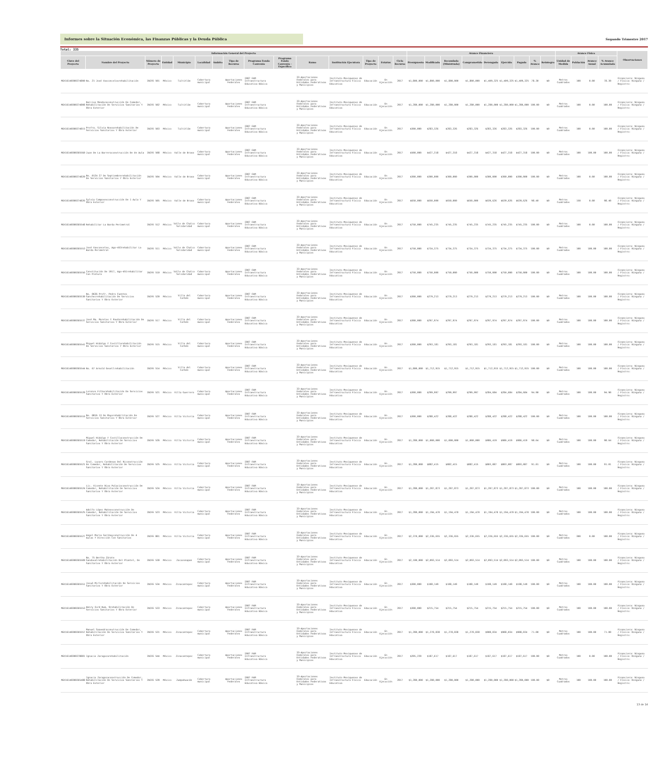Informes sobre la Situación Económica, las Finanzas Públicas y la Deuda Pública
Segundo Trimestre 2017
Total: 335
| Información General del Proyecto | | | | | | | | | | | | | | | Avance Financiero | | | | | | | | | Avance Físico | | | | Observaciones |
| --- | --- | --- | --- | --- | --- | --- | --- | --- | --- | --- | --- | --- | --- | --- | --- | --- | --- | --- | --- | --- | --- | --- | --- | --- | --- | --- | --- | --- |
| Clave del Proyecto | Nombre del Proyecto | Número de Proyecto | Entidad | Municipio | Localidad | Ámbito | Tipo de Recurso | Programa Fondo Convenio | Programa Fondo Convenio - Específico | Ramo | Institución Ejecutora | Tipo de Proyecto | Estatus | Ciclo Recurso | Presupuesto | Modificado | Recaudado (Ministrado) | Comprometido | Devengado | Ejercido | Pagado | % Avance | Reintegro | Unidad de Medida | Población | Avance Anual | % Avance Acumulado | |
| MEX16140300374800 | No. 21 José Vasconcelosrehabilitación | INIFE 501 | México | Tultitlán | Cobertura municipal | | Aportaciones Federales | I007 FAM Infraestructura Educativa Básica | | 33-Aportaciones Federales para Entidades Federativas y Municipios | Instituto Mexiquense de Infraestructura Física Educativa | Educación | En Ejecución | 2017 | $1,800,000 | $1,800,000 | $1,800,000 | $1,800,000 | $1,409,325 | $1,409,325 | $1,409,325 | 78.30 | $0 | Metros Cuadrados | 100 | 0.00 | 78.30 | Financiera: Ninguna / Física: Ninguna / Registro: |
| MEX16140300374808 | Narciso Mendozaconstrucción De Comedor, Rehabilitación De Servicios Sanitarios Y Obra Exterior | INIFE 502 | México | Tultitlán | Cobertura municipal | | Aportaciones Federales | I007 FAM Infraestructura Educativa Básica | | 33-Aportaciones Federales para Entidades Federativas y Municipios | Instituto Mexiquense de Infraestructura Física Educativa | Educación | En Ejecución | 2017 | $1,280,000 | $1,280,000 | $1,280,000 | $1,280,000 | $1,280,000 | $1,280,000 | $1,280,000 | 100.00 | $0 | Metros Cuadrados | 100 | 0.00 | 100.00 | Financiera: Ninguna / Física: Ninguna / Registro: |
| MEX16140300374815 | Profra. Silvia Novoarehabilitación De Servicios Sanitarios Y Obra Exterior | INIFE 503 | México | Tultitlán | Cobertura municipal | | Aportaciones Federales | I007 FAM Infraestructura Educativa Básica | | 33-Aportaciones Federales para Entidades Federativas y Municipios | Instituto Mexiquense de Infraestructura Física Educativa | Educación | En Ejecución | 2017 | $300,000 | $283,326 | $283,326 | $283,326 | $283,326 | $283,326 | $283,326 | 100.00 | $0 | Metros Cuadrados | 100 | 0.00 | 100.00 | Financiera: Ninguna / Física: Ninguna / Registro: |
| MEX16140300365560 | Juan De La Barreraconstrucción De Un Aula | INIFE 508 | México | Valle de Bravo | Cobertura municipal | | Aportaciones Federales | I007 FAM Infraestructura Educativa Básica | | 33-Aportaciones Federales para Entidades Federativas y Municipios | Instituto Mexiquense de Infraestructura Física Educativa | Educación | En Ejecución | 2017 | $500,000 | $427,318 | $427,318 | $427,318 | $427,318 | $427,318 | $427,318 | 100.00 | $0 | Metros Cuadrados | 100 | 100.00 | 100.00 | Financiera: Ninguna / Física: Ninguna / Registro: |
| MEX16140300374820 | No. 0124 27 De Septiembrerehabilitación De Servicios Sanitarios Y Obra Exterior | INIFE 504 | México | Valle de Bravo | Cobertura municipal | | Aportaciones Federales | I007 FAM Infraestructura Educativa Básica | | 33-Aportaciones Federales para Entidades Federativas y Municipios | Instituto Mexiquense de Infraestructura Física Educativa | Educación | En Ejecución | 2017 | $300,000 | $300,000 | $300,000 | $300,000 | $300,000 | $300,000 | $300,000 | 100.00 | $0 | Metros Cuadrados | 100 | 0.00 | 100.00 | Financiera: Ninguna / Física: Ninguna / Registro: |
| MEX16140300374826 | Sylvia Camposesconstrucción De 1 Aula Y Obra Exterior | INIFE 505 | México | Valle de Bravo | Cobertura municipal | | Aportaciones Federales | I007 FAM Infraestructura Educativa Básica | | 33-Aportaciones Federales para Entidades Federativas y Municipios | Instituto Mexiquense de Infraestructura Física Educativa | Educación | En Ejecución | 2017 | $650,000 | $650,000 | $650,000 | $650,000 | $639,626 | $639,626 | $639,626 | 98.40 | $0 | Metros Cuadrados | 150 | 0.00 | 98.40 | Financiera: Ninguna / Física: Ninguna / Registro: |
| MEX16140300365548 | Rehabilitar La Barda Perimetral | INIFE 512 | México | Valle de Chalco Solidaridad | Cobertura municipal | | Aportaciones Federales | I007 FAM Infraestructura Educativa Básica | | 33-Aportaciones Federales para Entidades Federativas y Municipios | Instituto Mexiquense de Infraestructura Física Educativa | Educación | En Ejecución | 2017 | $750,000 | $745,235 | $745,235 | $745,235 | $745,235 | $745,235 | $745,235 | 100.00 | $0 | Metros Cuadrados | 100 | 0.00 | 100.00 | Financiera: Ninguna / Física: Ninguna / Registro: |
| MEX16140300365553 | José Vasconcelos, Ago-453rehabilitar La Barda Perimetral | INIFE 511 | México | Valle de Chalco Solidaridad | Cobertura municipal | | Aportaciones Federales | I007 FAM Infraestructura Educativa Básica | | 33-Aportaciones Federales para Entidades Federativas y Municipios | Instituto Mexiquense de Infraestructura Física Educativa | Educación | En Ejecución | 2017 | $750,000 | $734,375 | $734,375 | $734,375 | $734,375 | $734,375 | $734,375 | 100.00 | $0 | Metros Cuadrados | 100 | 100.00 | 100.00 | Financiera: Ninguna / Física: Ninguna / Registro: |
| MEX16140300365556 | Constitución De 1917, Ago-451rehabilitar Con Pintura | INIFE 510 | México | Valle de Chalco Solidaridad | Cobertura municipal | | Aportaciones Federales | I007 FAM Infraestructura Educativa Básica | | 33-Aportaciones Federales para Entidades Federativas y Municipios | Instituto Mexiquense de Infraestructura Física Educativa | Educación | En Ejecución | 2017 | $750,000 | $750,000 | $750,000 | $750,000 | $750,000 | $750,000 | $750,000 | 100.00 | $0 | Metros Cuadrados | 100 | 100.00 | 100.00 | Financiera: Ninguna / Física: Ninguna / Registro: |
| MEX16140300365530 | No. 0636 Profr. Pedro Fuentes Sanchezrehabilitación De Servicios Sanitarios Y Obra Exterior | INIFE 520 | México | Villa del Carbón | Cobertura municipal | | Aportaciones Federales | I007 FAM Infraestructura Educativa Básica | | 33-Aportaciones Federales para Entidades Federativas y Municipios | Instituto Mexiquense de Infraestructura Física Educativa | Educación | En Ejecución | 2017 | $300,000 | $279,213 | $279,213 | $279,213 | $279,213 | $279,213 | $279,213 | 100.00 | $0 | Metros Cuadrados | 100 | 100.00 | 100.00 | Financiera: Ninguna / Física: Ninguna / Registro: |
| MEX16140300365537 | José Ma. Morelos Y Pavónrehabilitación De Servicios Sanitarios Y Obra Exterior | INIFE 517 | México | Villa del Carbón | Cobertura municipal | | Aportaciones Federales | I007 FAM Infraestructura Educativa Básica | | 33-Aportaciones Federales para Entidades Federativas y Municipios | Instituto Mexiquense de Infraestructura Física Educativa | Educación | En Ejecución | 2017 | $300,000 | $297,974 | $297,974 | $297,974 | $297,974 | $297,974 | $297,974 | 100.00 | $0 | Metros Cuadrados | 100 | 100.00 | 100.00 | Financiera: Ninguna / Física: Ninguna / Registro: |
| MEX16140300365541 | Miguel Hidalgo Y Costillarehabilitación De Servicios Sanitarios Y Obra Exterior | INIFE 515 | México | Villa del Carbón | Cobertura municipal | | Aportaciones Federales | I007 FAM Infraestructura Educativa Básica | | 33-Aportaciones Federales para Entidades Federativas y Municipios | Instituto Mexiquense de Infraestructura Física Educativa | Educación | En Ejecución | 2017 | $300,000 | $293,181 | $293,181 | $293,181 | $293,181 | $293,181 | $293,181 | 100.00 | $0 | Metros Cuadrados | 100 | 100.00 | 100.00 | Financiera: Ninguna / Física: Ninguna / Registro: |
| MEX16140300365544 | No. 67 Arnold Gesellrehabilitación | INIFE 514 | México | Villa del Carbón | Cobertura municipal | | Aportaciones Federales | I007 FAM Infraestructura Educativa Básica | | 33-Aportaciones Federales para Entidades Federativas y Municipios | Instituto Mexiquense de Infraestructura Física Educativa | Educación | En Ejecución | 2017 | $1,800,000 | $1,712,915 | $1,712,915 | $1,712,915 | $1,712,915 | $1,712,915 | $1,712,915 | 100.00 | $0 | Metros Cuadrados | 100 | 100.00 | 100.00 | Financiera: Ninguna / Física: Ninguna / Registro: |
| MEX16140300365528 | Lorenzo Filhorehabilitación De Servicios Sanitarios Y Obra Exterior | INIFE 521 | México | Villa Guerrero | Cobertura municipal | | Aportaciones Federales | I007 FAM Infraestructura Educativa Básica | | 33-Aportaciones Federales para Entidades Federativas y Municipios | Instituto Mexiquense de Infraestructura Física Educativa | Educación | En Ejecución | 2017 | $300,000 | $299,997 | $299,997 | $299,997 | $284,684 | $284,684 | $284,684 | 94.90 | $0 | Metros Cuadrados | 100 | 100.00 | 94.90 | Financiera: Ninguna / Física: Ninguna / Registro: |
| MEX16140300365516 | No. 0816 13 De Mayorehabilitación De Servicios Sanitarios Y Obra Exterior | INIFE 527 | México | Villa Victoria | Cobertura municipal | | Aportaciones Federales | I007 FAM Infraestructura Educativa Básica | | 33-Aportaciones Federales para Entidades Federativas y Municipios | Instituto Mexiquense de Infraestructura Física Educativa | Educación | En Ejecución | 2017 | $300,000 | $288,422 | $288,422 | $288,422 | $288,422 | $288,422 | $288,422 | 100.00 | $0 | Metros Cuadrados | 100 | 100.00 | 100.00 | Financiera: Ninguna / Física: Ninguna / Registro: |
| MEX16140300365519 | Miguel Hidalgo Y Costillaconstrucción De Comedor, Rehabilitación De Servicios Sanitarios Y Obra Exterior | INIFE 526 | México | Villa Victoria | Cobertura municipal | | Aportaciones Federales | I007 FAM Infraestructura Educativa Básica | | 33-Aportaciones Federales para Entidades Federativas y Municipios | Instituto Mexiquense de Infraestructura Física Educativa | Educación | En Ejecución | 2017 | $1,280,000 | $1,000,000 | $1,000,000 | $1,000,000 | $986,419 | $986,419 | $986,419 | 98.64 | $0 | Metros Cuadrados | 100 | 100.00 | 98.64 | Financiera: Ninguna / Física: Ninguna / Registro: |
| MEX16140300365521 | Gral. Lazaro Cardenas Del Riconstrucción De Comedor, Rehabilitación De Servicios Sanitarios Y Obra Exterior | INIFE 525 | México | Villa Victoria | Cobertura municipal | | Aportaciones Federales | I007 FAM Infraestructura Educativa Básica | | 33-Aportaciones Federales para Entidades Federativas y Municipios | Instituto Mexiquense de Infraestructura Física Educativa | Educación | En Ejecución | 2017 | $1,280,000 | $882,415 | $882,415 | $882,415 | $803,087 | $803,087 | $803,087 | 91.01 | $0 | Metros Cuadrados | 100 | 100.00 | 91.01 | Financiera: Ninguna / Física: Ninguna / Registro: |
| MEX16140300365524 | Lic. Vicente Riva Palacioconstrucción De Comedor, Rehabilitación De Servicios Sanitarios Y Obra Exterior | INIFE 524 | México | Villa Victoria | Cobertura municipal | | Aportaciones Federales | I007 FAM Infraestructura Educativa Básica | | 33-Aportaciones Federales para Entidades Federativas y Municipios | Instituto Mexiquense de Infraestructura Física Educativa | Educación | En Ejecución | 2017 | $1,280,000 | $1,207,873 | $1,207,873 | $1,207,873 | $1,207,873 | $1,207,873 | $1,207,873 | 100.00 | $0 | Metros Cuadrados | 100 | 100.00 | 100.00 | Financiera: Ninguna / Física: Ninguna / Registro: |
| MEX16140300365525 | Adolfo López Mateosconstrucción De Comedor, Rehabilitación De Servicios Sanitarios Y Obra Exterior | INIFE 523 | México | Villa Victoria | Cobertura municipal | | Aportaciones Federales | I007 FAM Infraestructura Educativa Básica | | 33-Aportaciones Federales para Entidades Federativas y Municipios | Instituto Mexiquense de Infraestructura Física Educativa | Educación | En Ejecución | 2017 | $1,280,000 | $1,194,470 | $1,194,470 | $1,194,470 | $1,194,470 | $1,194,470 | $1,194,470 | 100.00 | $0 | Metros Cuadrados | 100 | 100.00 | 100.00 | Financiera: Ninguna / Física: Ninguna / Registro: |
| MEX16140300365527 | Angel Maria Garibayconstrucción De 4 Aulas Y Dirección Con Sanitarios | INIFE 801 | México | Villa Victoria | Cobertura municipal | | Aportaciones Federales | I007 FAM Infraestructura Educativa Básica | | 33-Aportaciones Federales para Entidades Federativas y Municipios | Instituto Mexiquense de Infraestructura Física Educativa | Educación | En Ejecución | 2017 | $2,370,000 | $2,336,655 | $2,336,655 | $2,336,655 | $2,336,655 | $2,336,655 | $2,336,655 | 100.00 | $0 | Metros Cuadrados | 300 | 0.00 | 100.00 | Financiera: Ninguna / Física: Ninguna / Registro: |
| MEX16140300365509 | No. 75 Bertha Zárate Sandovalrehabilitación Del Plantel, De Sanitarios Y Obra Exterior | INIFE 530 | México | Zacazonapan | Cobertura municipal | | Aportaciones Federales | I007 FAM Infraestructura Educativa Básica | | 33-Aportaciones Federales para Entidades Federativas y Municipios | Instituto Mexiquense de Infraestructura Física Educativa | Educación | En Ejecución | 2017 | $2,100,000 | $2,093,514 | $2,093,514 | $2,093,514 | $2,093,514 | $2,093,514 | $2,093,514 | 100.00 | $0 | Metros Cuadrados | 100 | 100.00 | 100.00 | Financiera: Ninguna / Física: Ninguna / Registro: |
| MEX16140300365551 | Josué Mirlorehabilitación De Servicios Sanitarios Y Obra Exterior | INIFE 534 | México | Zinacantepec | Cobertura municipal | | Aportaciones Federales | I007 FAM Infraestructura Educativa Básica | | 33-Aportaciones Federales para Entidades Federativas y Municipios | Instituto Mexiquense de Infraestructura Física Educativa | Educación | En Ejecución | 2017 | $300,000 | $108,149 | $108,149 | $108,149 | $108,149 | $108,149 | $108,149 | 100.00 | $0 | Metros Cuadrados | 100 | 100.00 | 100.00 | Financiera: Ninguna / Física: Ninguna / Registro: |
| MEX16140300365553 | Henry Ford Num. 9rehabilitación De Servicios Sanitarios Y Obra Exterior | INIFE 533 | México | Zinacantepec | Cobertura municipal | | Aportaciones Federales | I007 FAM Infraestructura Educativa Básica | | 33-Aportaciones Federales para Entidades Federativas y Municipios | Instituto Mexiquense de Infraestructura Física Educativa | Educación | En Ejecución | 2017 | $300,000 | $215,754 | $215,754 | $215,754 | $215,754 | $215,754 | $215,754 | 100.00 | $0 | Metros Cuadrados | 100 | 100.00 | 100.00 | Financiera: Ninguna / Física: Ninguna / Registro: |
| MEX16140300365557 | Manuel Saavedraconstrucción De Comedor, Rehabilitación De Servicios Sanitarios Y Obra Exterior | INIFE 531 | México | Zinacantepec | Cobertura municipal | | Aportaciones Federales | I007 FAM Infraestructura Educativa Básica | | 33-Aportaciones Federales para Entidades Federativas y Municipios | Instituto Mexiquense de Infraestructura Física Educativa | Educación | En Ejecución | 2017 | $1,280,000 | $1,278,838 | $1,278,838 | $1,278,838 | $908,034 | $908,034 | $908,034 | 71.00 | $0 | Metros Cuadrados | 100 | 100.00 | 71.00 | Financiera: Ninguna / Física: Ninguna / Registro: |
| MEX16140300378881 | Ignacio Zaragozarehabilitación | INIFE 544 | México | Zinacantepec | Cobertura municipal | | Aportaciones Federales | I007 FAM Infraestructura Educativa Básica | | 33-Aportaciones Federales para Entidades Federativas y Municipios | Instituto Mexiquense de Infraestructura Física Educativa | Educación | En Ejecución | 2017 | $205,220 | $187,617 | $187,617 | $187,617 | $187,617 | $187,617 | $187,617 | 100.00 | $0 | Metros Cuadrados | 100 | 0.00 | 100.00 | Financiera: Ninguna / Física: Ninguna / Registro: |
| MEX16140300365488 | Ignacio Zaragozaconstrucción De Comedor, Rehabilitación De Servicios Sanitarios Y Obra Exterior | INIFE 539 | México | Zumpahuacán | Cobertura municipal | | Aportaciones Federales | I007 FAM Infraestructura Educativa Básica | | 33-Aportaciones Federales para Entidades Federativas y Municipios | Instituto Mexiquense de Infraestructura Física Educativa | Educación | En Ejecución | 2017 | $1,280,000 | $1,280,000 | $1,280,000 | $1,280,000 | $1,280,000 | $1,280,000 | $1,280,000 | 100.00 | $0 | Metros Cuadrados | 100 | 100.00 | 100.00 | Financiera: Ninguna / Física: Ninguna / Registro: |
13 de 14